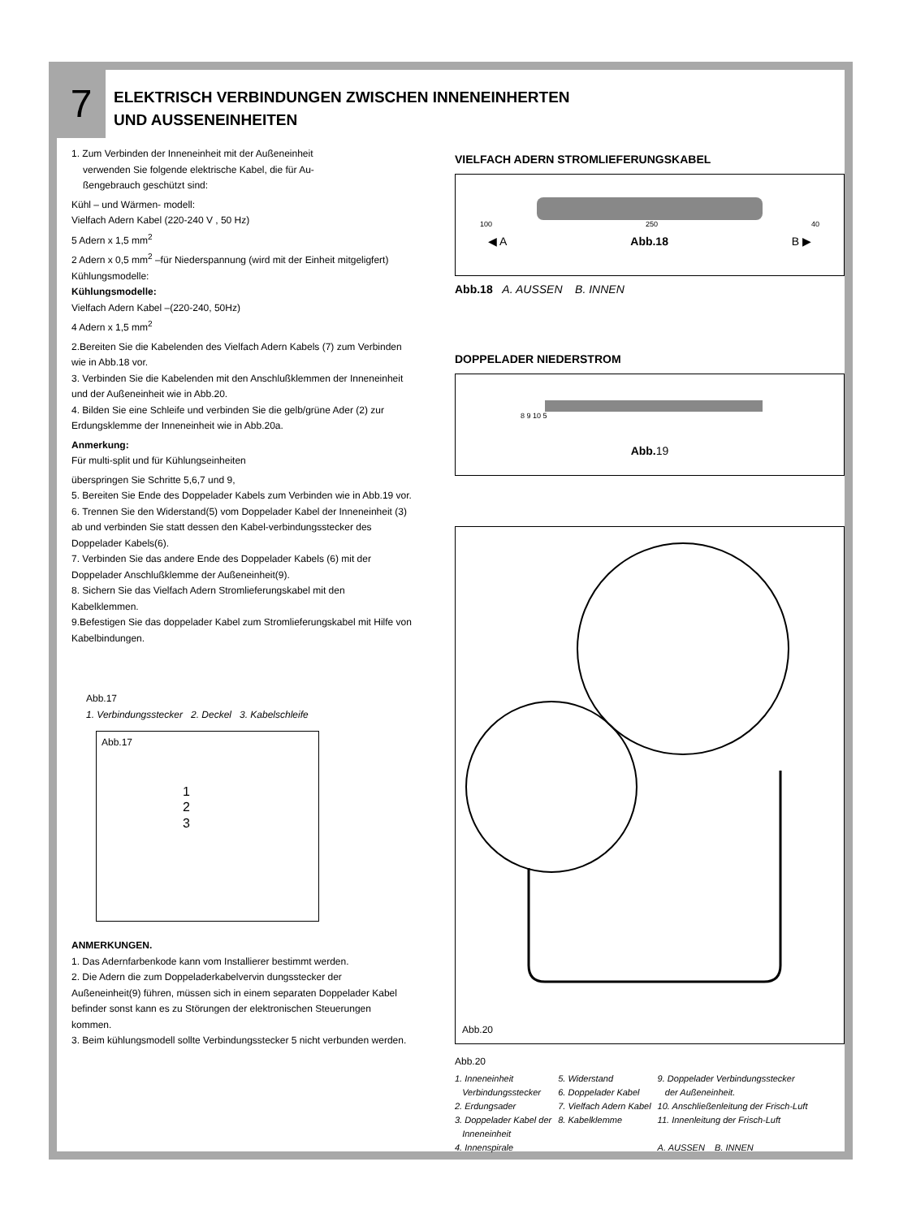7
ELEKTRISCH VERBINDUNGEN ZWISCHEN INNENEINHERTEN
UND AUSSENEINHEITEN
1. Zum Verbinden der Inneneinheit mit der Außeneinheit
verwenden Sie folgende elektrische Kabel, die für Au-
ßengebrauch geschützt sind:
Kühl – und Wärmen- modell:
Vielfach Adern Kabel (220-240 V , 50 Hz)
5 Adern x 1,5 mm<sup>2</sup>
2 Adern x 0,5 mm<sup>2</sup> –für Niederspannung (wird mit der Einheit mitgeligfert) Kühlungsmodelle:
Kühlungsmodelle:
Vielfach Adern Kabel –(220-240, 50Hz)
4 Adern x 1,5 mm<sup>2</sup>
2.Bereiten Sie die Kabelenden des Vielfach Adern Kabels (7) zum Verbinden wie in Abb.18 vor.
3. Verbinden Sie die Kabelenden mit den Anschlußklemmen der Inneneinheit und der Außeneinheit wie in Abb.20.
4. Bilden Sie eine Schleife und verbinden Sie die gelb/grüne Ader (2) zur Erdungsklemme der Inneneinheit wie in Abb.20a.
Anmerkung:
Für multi-split und für Kühlungseinheiten
überspringen Sie Schritte 5,6,7 und 9,
5. Bereiten Sie Ende des Doppelader Kabels zum Verbinden wie in Abb.19 vor.
6. Trennen Sie den Widerstand(5) vom Doppelader Kabel der Inneneinheit (3) ab und verbinden Sie statt dessen den Kabel-verbindungsstecker des Doppelader Kabels(6).
7. Verbinden Sie das andere Ende des Doppelader Kabels (6) mit der Doppelader Anschlußklemme der Außeneinheit(9).
8. Sichern Sie das Vielfach Adern Stromlieferungskabel mit den Kabelklemmen.
9.Befestigen Sie das doppelader Kabel zum Stromlieferungskabel mit Hilfe von Kabelbindungen.
Abb.17
1. Verbindungsstecker 2. Deckel 3. Kabelschleife
Abb.17
1
2
3
ANMERKUNGEN.
1. Das Adernfarbenkode kann vom Installierer bestimmt werden.
2. Die Adern die zum Doppeladerkabelvervin dungsstecker der Außeneinheit(9) führen, müssen sich in einem separaten Doppelader Kabel befinder sonst kann es zu Störungen der elektronischen Steuerungen kommen.
3. Beim kühlungsmodell sollte Verbindungsstecker 5 nicht verbunden werden.
VIELFACH ADERN STROMLIEFERUNGSKABEL
100 250 40
◀ A Abb.18 B ▶
Abb.18 A. AUSSEN B. INNEN
DOPPELADER NIEDERSTROM
8 9 10 5
Abb. 19
Abb.20
Abb.20
1. Inneneinheit
Verbindungsstecker
2. Erdungsader
3. Doppelader Kabel der
Inneneinheit
4. Innenspirale
5. Widerstand
6. Doppelader Kabel
7. Vielfach Adern Kabel
8. Kabelklemme
9. Doppelader Verbindungsstecker
der Außeneinheit.
10. Anschließenleitung der Frisch-Luft
11. Innenleitung der Frisch-Luft
A. AUSSEN B. INNEN